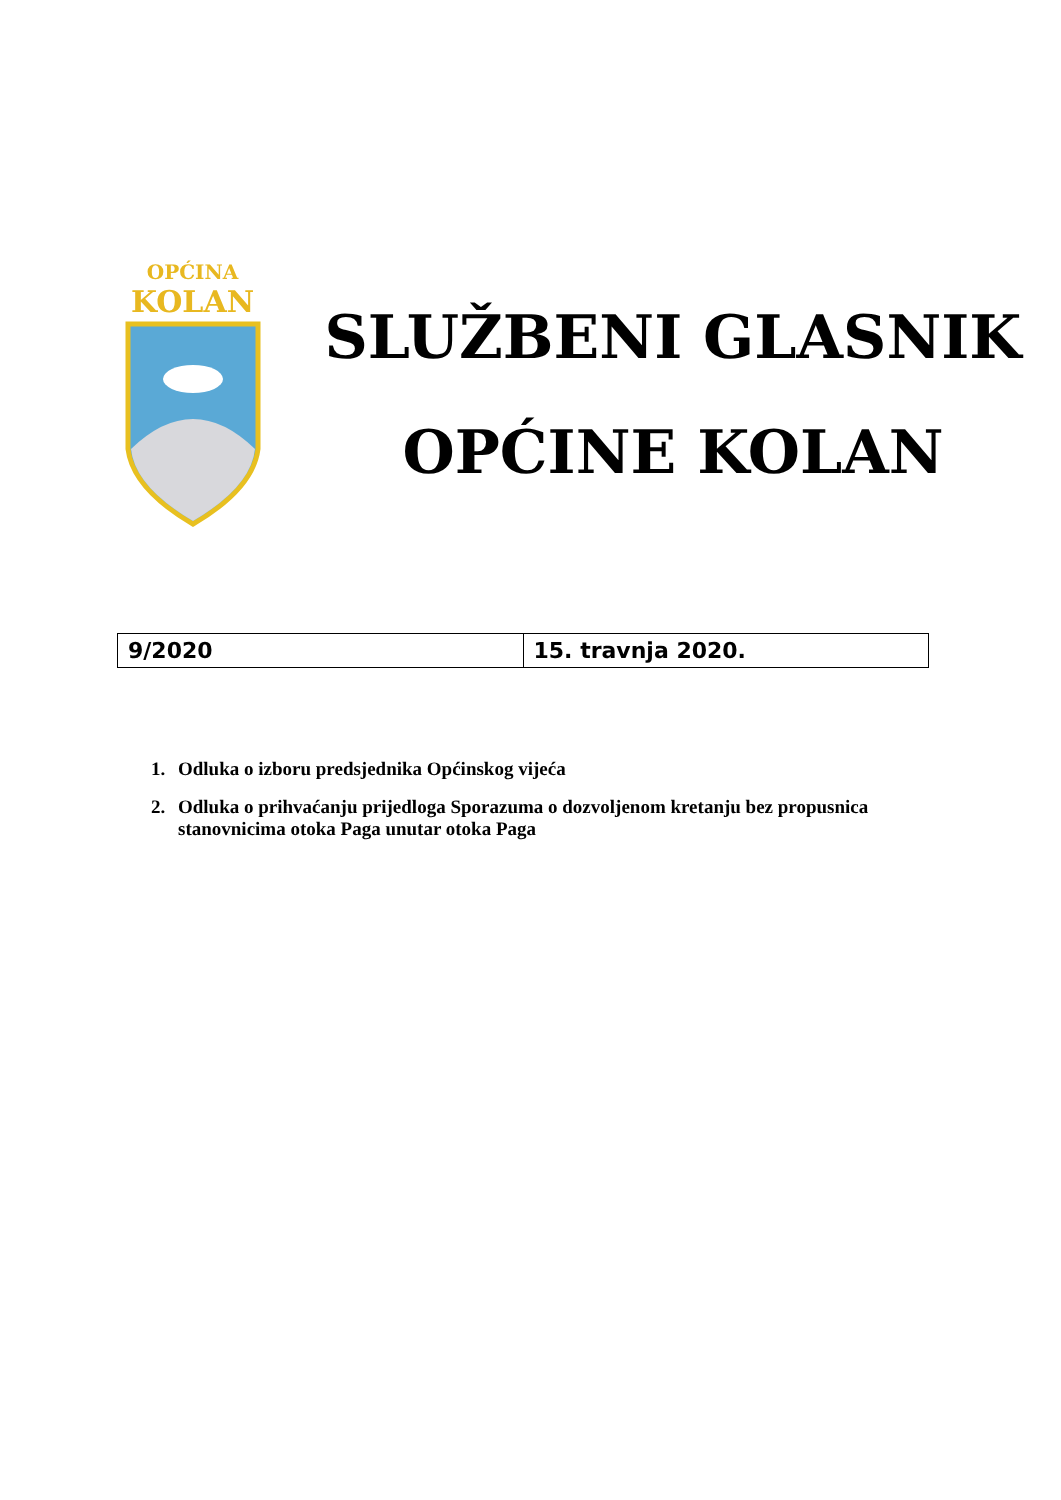OPĆINA
KOLAN
SLUŽBENI GLASNIK
OPĆINE KOLAN
| 9/2020 | 15. travnja 2020. |
1. Odluka o izboru predsjednika Općinskog vijeća
2. Odluka o prihvaćanju prijedloga Sporazuma o dozvoljenom kretanju bez propusnica stanovnicima otoka Paga unutar otoka Paga